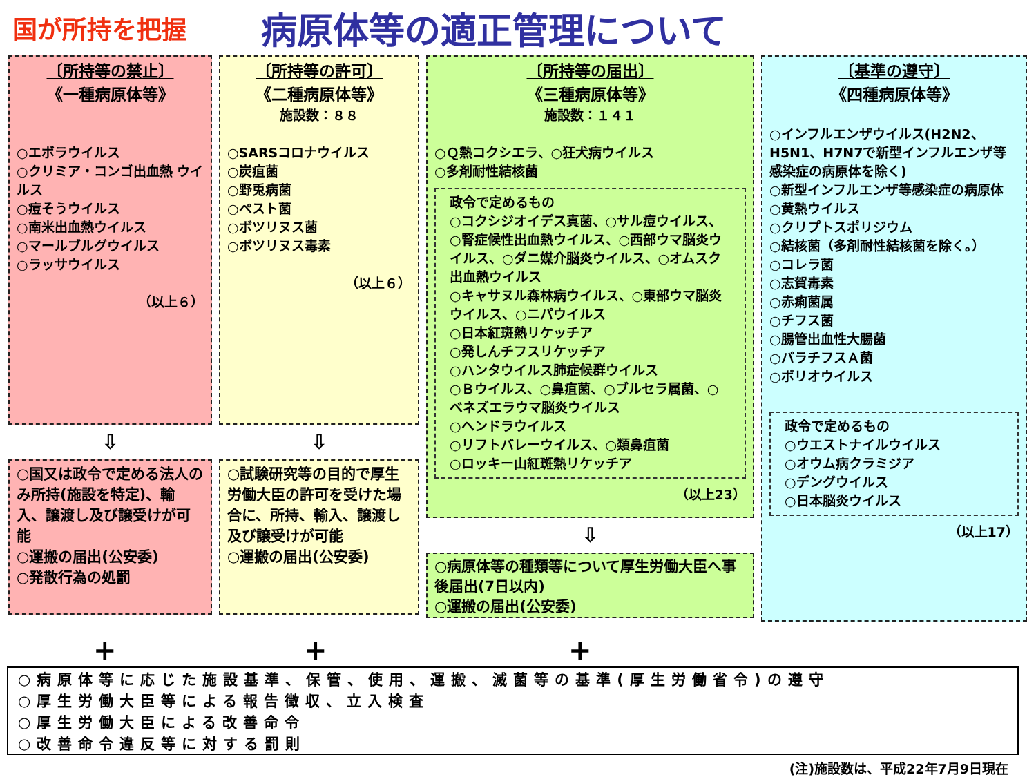国が所持を把握
病原体等の適正管理について
〔所持等の禁止〕
《一種病原体等》
○エボラウイルス
○クリミア・コンゴ出血熱 ウイルス
○痘そうウイルス
○南米出血熱ウイルス
○マールブルグウイルス
○ラッサウイルス
（以上６）
⇩
○国又は政令で定める法人のみ所持(施設を特定)、輸入、譲渡し及び譲受けが可能
○運搬の届出(公安委)
○発散行為の処罰
〔所持等の許可〕
《二種病原体等》
施設数：８８
○SARSコロナウイルス
○炭疽菌
○野兎病菌
○ペスト菌
○ボツリヌス菌
○ボツリヌス毒素
（以上６）
⇩
○試験研究等の目的で厚生労働大臣の許可を受けた場合に、所持、輸入、譲渡し及び譲受けが可能
○運搬の届出(公安委)
〔所持等の届出〕
《三種病原体等》
施設数：１４１
○Ｑ熱コクシエラ、○狂犬病ウイルス
○多剤耐性結核菌
政令で定めるもの
○コクシジオイデス真菌、○サル痘ウイルス、○腎症候性出血熱ウイルス、○西部ウマ脳炎ウイルス、○ダニ媒介脳炎ウイルス、○オムスク出血熱ウイルス
○キャサヌル森林病ウイルス、○東部ウマ脳炎ウイルス、○ニパウイルス
○日本紅斑熱リケッチア
○発しんチフスリケッチア
○ハンタウイルス肺症候群ウイルス
○Ｂウイルス、○鼻疽菌、○ブルセラ属菌、○ベネズエラウマ脳炎ウイルス
○ヘンドラウイルス
○リフトバレーウイルス、○類鼻疽菌
○ロッキー山紅斑熱リケッチア
（以上23）
⇩
○病原体等の種類等について厚生労働大臣へ事後届出(7日以内)
○運搬の届出(公安委)
〔基準の遵守〕
《四種病原体等》
○インフルエンザウイルス(H2N2、H5N1、H7N7で新型インフルエンザ等感染症の病原体を除く)
○新型インフルエンザ等感染症の病原体
○黄熱ウイルス
○クリプトスポリジウム
○結核菌（多剤耐性結核菌を除く。）
○コレラ菌
○志賀毒素
○赤痢菌属
○チフス菌
○腸管出血性大腸菌
○パラチフスＡ菌
○ポリオウイルス
政令で定めるもの
○ウエストナイルウイルス
○オウム病クラミジア
○デングウイルス
○日本脳炎ウイルス
（以上17）
+ + +
○病原体等に応じた施設基準、保管、使用、運搬、滅菌等の基準(厚生労働省令)の遵守
○厚生労働大臣等による報告徴収、立入検査
○厚生労働大臣による改善命令
○改善命令違反等に対する罰則
(注)施設数は、平成22年7月9日現在